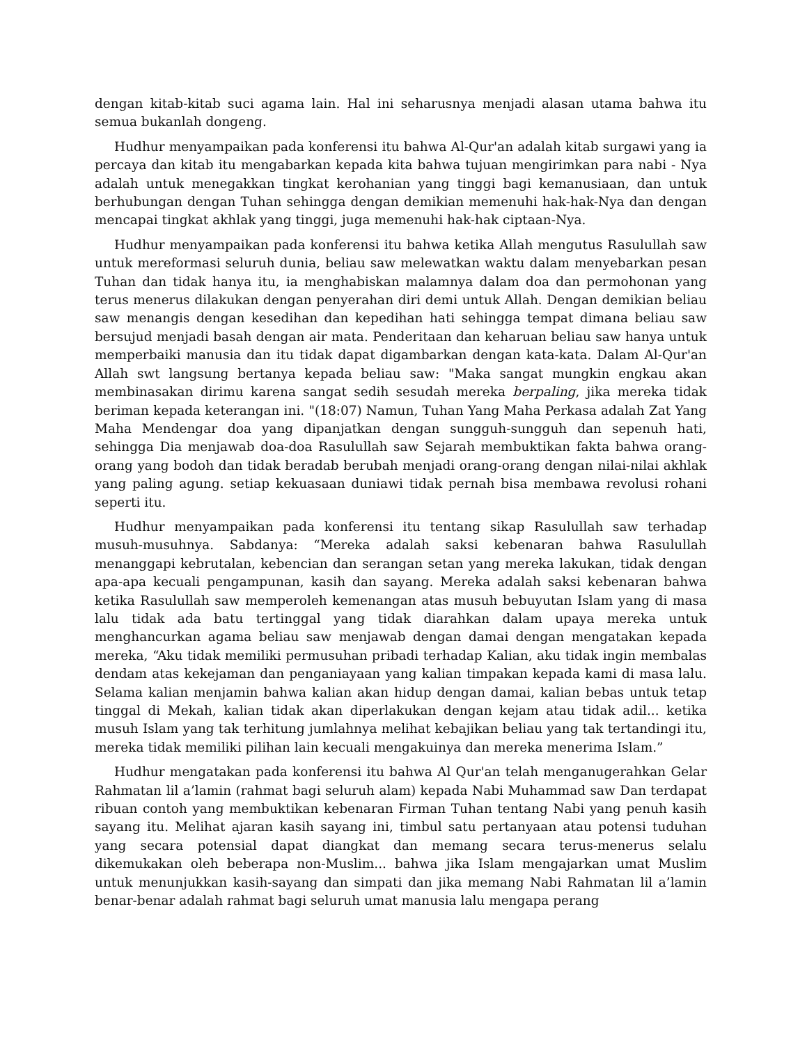dengan kitab-kitab suci agama lain. Hal ini seharusnya menjadi alasan utama bahwa itu semua bukanlah dongeng.
Hudhur menyampaikan pada konferensi itu bahwa Al-Qur'an adalah kitab surgawi yang ia percaya dan kitab itu mengabarkan kepada kita bahwa tujuan mengirimkan para nabi - Nya adalah untuk menegakkan tingkat kerohanian yang tinggi bagi kemanusiaan, dan untuk berhubungan dengan Tuhan sehingga dengan demikian memenuhi hak-hak-Nya dan dengan mencapai tingkat akhlak yang tinggi, juga memenuhi hak-hak ciptaan-Nya.
Hudhur menyampaikan pada konferensi itu bahwa ketika Allah mengutus Rasulullah saw untuk mereformasi seluruh dunia, beliau saw melewatkan waktu dalam menyebarkan pesan Tuhan dan tidak hanya itu, ia menghabiskan malamnya dalam doa dan permohonan yang terus menerus dilakukan dengan penyerahan diri demi untuk Allah. Dengan demikian beliau saw menangis dengan kesedihan dan kepedihan hati sehingga tempat dimana beliau saw bersujud menjadi basah dengan air mata. Penderitaan dan keharuan beliau saw hanya untuk memperbaiki manusia dan itu tidak dapat digambarkan dengan kata-kata. Dalam Al-Qur'an Allah swt langsung bertanya kepada beliau saw: "Maka sangat mungkin engkau akan membinasakan dirimu karena sangat sedih sesudah mereka berpaling, jika mereka tidak beriman kepada keterangan ini. "(18:07) Namun, Tuhan Yang Maha Perkasa adalah Zat Yang Maha Mendengar doa yang dipanjatkan dengan sungguh-sungguh dan sepenuh hati, sehingga Dia menjawab doa-doa Rasulullah saw Sejarah membuktikan fakta bahwa orang-orang yang bodoh dan tidak beradab berubah menjadi orang-orang dengan nilai-nilai akhlak yang paling agung. setiap kekuasaan duniawi tidak pernah bisa membawa revolusi rohani seperti itu.
Hudhur menyampaikan pada konferensi itu tentang sikap Rasulullah saw terhadap musuh-musuhnya. Sabdanya: “Mereka adalah saksi kebenaran bahwa Rasulullah menanggapi kebrutalan, kebencian dan serangan setan yang mereka lakukan, tidak dengan apa-apa kecuali pengampunan, kasih dan sayang. Mereka adalah saksi kebenaran bahwa ketika Rasulullah saw memperoleh kemenangan atas musuh bebuyutan Islam yang di masa lalu tidak ada batu tertinggal yang tidak diarahkan dalam upaya mereka untuk menghancurkan agama beliau saw menjawab dengan damai dengan mengatakan kepada mereka, “Aku tidak memiliki permusuhan pribadi terhadap Kalian, aku tidak ingin membalas dendam atas kekejaman dan penganiayaan yang kalian timpakan kepada kami di masa lalu. Selama kalian menjamin bahwa kalian akan hidup dengan damai, kalian bebas untuk tetap tinggal di Mekah, kalian tidak akan diperlakukan dengan kejam atau tidak adil... ketika musuh Islam yang tak terhitung jumlahnya melihat kebajikan beliau yang tak tertandingi itu, mereka tidak memiliki pilihan lain kecuali mengakuinya dan mereka menerima Islam.”
Hudhur mengatakan pada konferensi itu bahwa Al Qur'an telah menganugerahkan Gelar Rahmatan lil a’lamin (rahmat bagi seluruh alam) kepada Nabi Muhammad saw Dan terdapat ribuan contoh yang membuktikan kebenaran Firman Tuhan tentang Nabi yang penuh kasih sayang itu. Melihat ajaran kasih sayang ini, timbul satu pertanyaan atau potensi tuduhan yang secara potensial dapat diangkat dan memang secara terus-menerus selalu dikemukakan oleh beberapa non-Muslim... bahwa jika Islam mengajarkan umat Muslim untuk menunjukkan kasih-sayang dan simpati dan jika memang Nabi Rahmatan lil a’lamin benar-benar adalah rahmat bagi seluruh umat manusia lalu mengapa perang